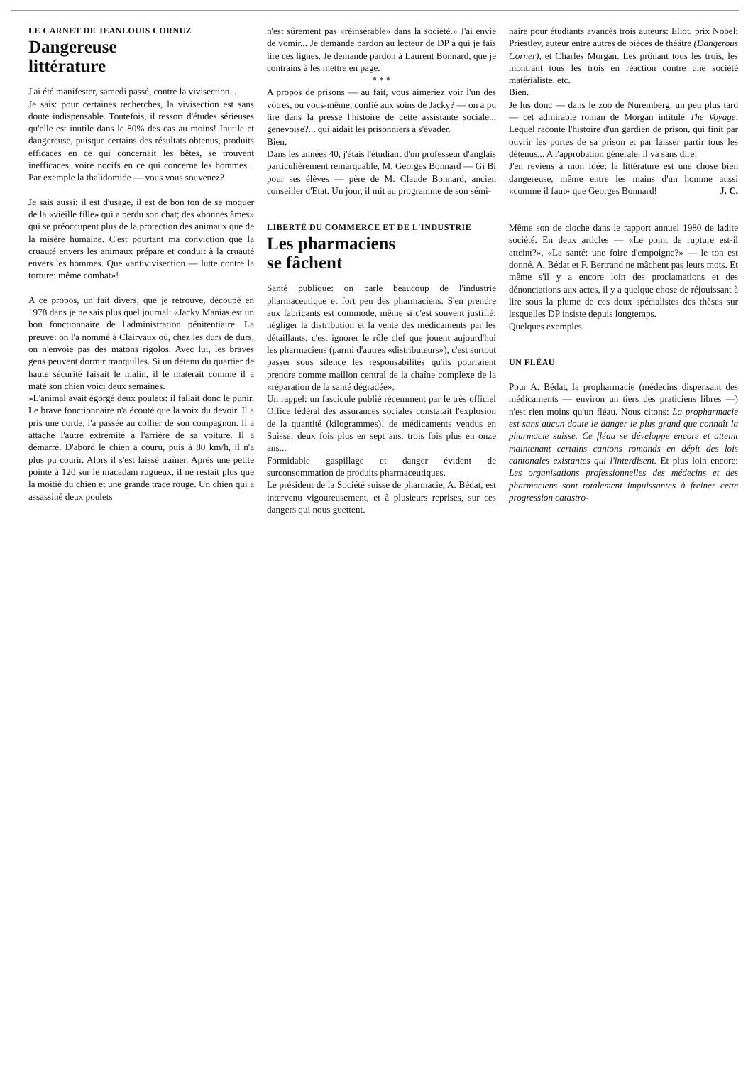LE CARNET DE JEANLOUIS CORNUZ
Dangereuse
littérature
J'ai été manifester, samedi passé, contre la vivisection...
Je sais: pour certaines recherches, la vivisection est sans doute indispensable. Toutefois, il ressort d'études sérieuses qu'elle est inutile dans le 80% des cas au moins! Inutile et dangereuse, puisque certains des résultats obtenus, produits efficaces en ce qui concernait les bêtes, se trouvent inefficaces, voire nocifs en ce qui concerne les hommes... Par exemple la thalidomide — vous vous souvenez?
Je sais aussi: il est d'usage, il est de bon ton de se moquer de la «vieille fille» qui a perdu son chat; des «bonnes âmes» qui se préoccupent plus de la protection des animaux que de la misère humaine. C'est pourtant ma conviction que la cruauté envers les animaux prépare et conduit à la cruauté envers les hommes. Que «antivivisection — lutte contre la torture: même combat»!
A ce propos, un fait divers, que je retrouve, découpé en 1978 dans je ne sais plus quel journal: «Jacky Manias est un bon fonctionnaire de l'administration pénitentiaire. La preuve: on l'a nommé à Clairvaux où, chez les durs de durs, on n'envoie pas des matons rigolos. Avec lui, les braves gens peuvent dormir tranquilles. Si un détenu du quartier de haute sécurité faisait le malin, il le materait comme il a maté son chien voici deux semaines.
»L'animal avait égorgé deux poulets: il fallait donc le punir. Le brave fonctionnaire n'a écouté que la voix du devoir. Il a pris une corde, l'a passée au collier de son compagnon. Il a attaché l'autre extrémité à l'arrière de sa voiture. Il a démarré. D'abord le chien a couru, puis à 80 km/h, il n'a plus pu courir. Alors il s'est laissé traîner. Après une petite pointe à 120 sur le macadam rugueux, il ne restait plus que la moitié du chien et une grande trace rouge. Un chien qui a assassiné deux poulets
n'est sûrement pas «réinsérable» dans la société.» J'ai envie de vomir... Je demande pardon au lecteur de DP à qui je fais lire ces lignes. Je demande pardon à Laurent Bonnard, que je contrains à les mettre en page.
* * *
A propos de prisons — au fait, vous aimeriez voir l'un des vôtres, ou vous-même, confié aux soins de Jacky? — on a pu lire dans la presse l'histoire de cette assistante sociale... genevoise?... qui aidait les prisonniers à s'évader.
Bien.
Dans les années 40, j'étais l'étudiant d'un professeur d'anglais particulièrement remarquable, M. Georges Bonnard — Gi Bi pour ses élèves — père de M. Claude Bonnard, ancien conseiller d'Etat. Un jour, il mit au programme de son sémi-
naire pour étudiants avancés trois auteurs: Eliot, prix Nobel; Priestley, auteur entre autres de pièces de théâtre (Dangerous Corner), et Charles Morgan. Les prônant tous les trois, les montrant tous les trois en réaction contre une société matérialiste, etc.
Bien.
Je lus donc — dans le zoo de Nuremberg, un peu plus tard — cet admirable roman de Morgan intitulé The Voyage. Lequel raconte l'histoire d'un gardien de prison, qui finit par ouvrir les portes de sa prison et par laisser partir tous les détenus... A l'approbation générale, il va sans dire!
J'en reviens à mon idée: la littérature est une chose bien dangereuse, même entre les mains d'un homme aussi «comme il faut» que Georges Bonnard! J. C.
LIBERTÉ DU COMMERCE ET DE L'INDUSTRIE
Les pharmaciens
se fâchent
Santé publique: on parle beaucoup de l'industrie pharmaceutique et fort peu des pharmaciens. S'en prendre aux fabricants est commode, même si c'est souvent justifié; négliger la distribution et la vente des médicaments par les détaillants, c'est ignorer le rôle clef que jouent aujourd'hui les pharmaciens (parmi d'autres «distributeurs»), c'est surtout passer sous silence les responsabilités qu'ils pourraient prendre comme maillon central de la chaîne complexe de la «réparation de la santé dégradée».
Un rappel: un fascicule publié récemment par le très officiel Office fédéral des assurances sociales constatait l'explosion de la quantité (kilogrammes)! de médicaments vendus en Suisse: deux fois plus en sept ans, trois fois plus en onze ans...
Formidable gaspillage et danger évident de surconsommation de produits pharmaceutiques.
Le président de la Société suisse de pharmacie, A. Bédat, est intervenu vigoureusement, et à plusieurs reprises, sur ces dangers qui nous guettent.
Même son de cloche dans le rapport annuel 1980 de ladite société. En deux articles — «Le point de rupture est-il atteint?», «La santé: une foire d'empoigne?» — le ton est donné. A. Bédat et F. Bertrand ne mâchent pas leurs mots. Et même s'il y a encore loin des proclamations et des dénonciations aux actes, il y a quelque chose de réjouissant à lire sous la plume de ces deux spécialistes des thèses sur lesquelles DP insiste depuis longtemps.
Quelques exemples.
UN FLÉAU
Pour A. Bédat, la propharmacie (médecins dispensant des médicaments — environ un tiers des praticiens libres —) n'est rien moins qu'un fléau. Nous citons: La propharmacie est sans aucun doute le danger le plus grand que connaît la pharmacie suisse. Ce fléau se développe encore et atteint maintenant certains cantons romands en dépit des lois cantonales existantes qui l'interdisent. Et plus loin encore: Les organisations professionnelles des médecins et des pharmaciens sont totalement impuissantes à freiner cette progression catastro-